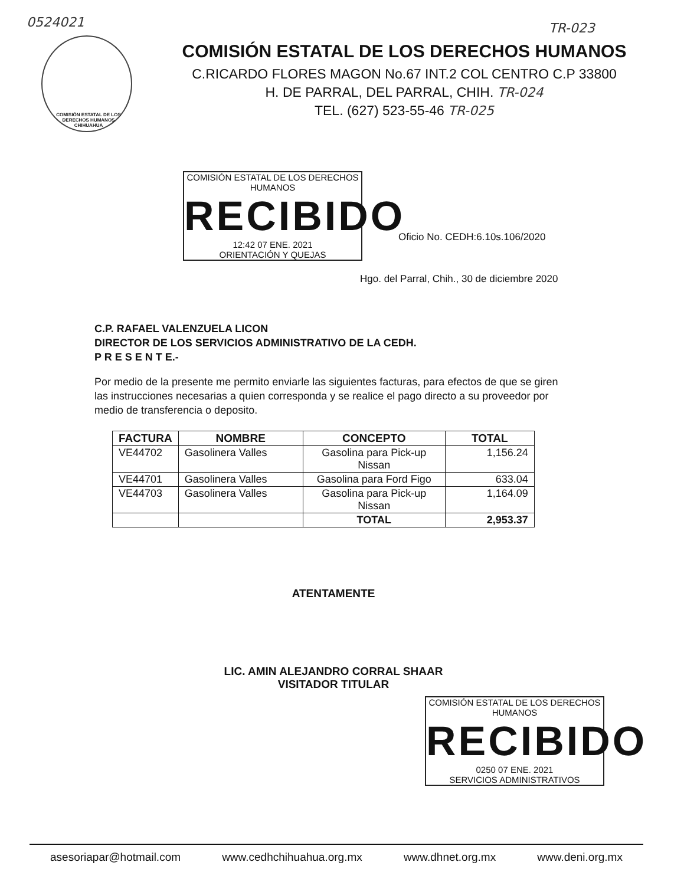0524021 TR-023
COMISIÓN ESTATAL DE LOS
DERECHOS HUMANOS
CHIHUAHUA
COMISIÓN ESTATAL DE LOS DERECHOS HUMANOS
C.RICARDO FLORES MAGON No.67 INT.2 COL CENTRO C.P 33800
H. DE PARRAL, DEL PARRAL, CHIH. TR-024
TEL. (627) 523-55-46 TR-025
COMISIÓN ESTATAL DE LOS DERECHOS HUMANOS
RECIBIDO
12:42 07 ENE. 2021
ORIENTACIÓN Y QUEJAS
Oficio No. CEDH:6.10s.106/2020
Hgo. del Parral, Chih., 30 de diciembre 2020
C.P. RAFAEL VALENZUELA LICON
DIRECTOR DE LOS SERVICIOS ADMINISTRATIVO DE LA CEDH.
P R E S E N T E.-
Por medio de la presente me permito enviarle las siguientes facturas, para efectos de que se giren las instrucciones necesarias a quien corresponda y se realice el pago directo a su proveedor por medio de transferencia o deposito.
| FACTURA | NOMBRE | CONCEPTO | TOTAL |
| --- | --- | --- | --- |
| VE44702 | Gasolinera Valles | Gasolina para Pick-up Nissan | 1,156.24 |
| VE44701 | Gasolinera Valles | Gasolina para Ford Figo | 633.04 |
| VE44703 | Gasolinera Valles | Gasolina para Pick-up Nissan | 1,164.09 |
| | | TOTAL | 2,953.37 |
ATENTAMENTE
LIC. AMIN ALEJANDRO CORRAL SHAAR
VISITADOR TITULAR
COMISIÓN ESTATAL DE LOS DERECHOS HUMANOS
RECIBIDO
0250 07 ENE. 2021
SERVICIOS ADMINISTRATIVOS
asesoriapar@hotmail.com www.cedhchihuahua.org.mx www.dhnet.org.mx www.deni.org.mx